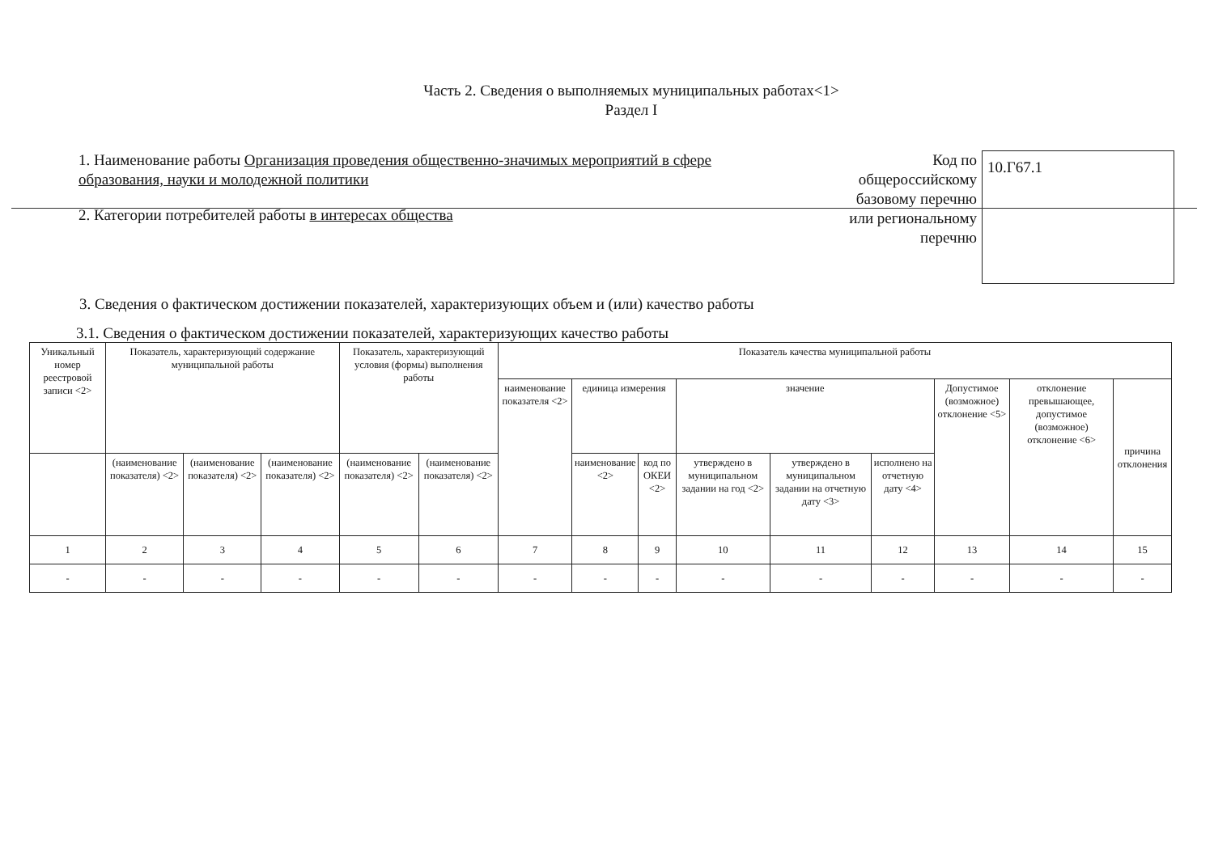Часть 2. Сведения о выполняемых муниципальных работах<1>
Раздел I
1. Наименование работы Организация проведения общественно-значимых мероприятий в сфере образования, науки и молодежной политики
2. Категории потребителей работы в интересах общества
Код по общероссийскому базовому перечню или региональному перечню
10.Г67.1
3. Сведения о фактическом достижении показателей, характеризующих объем и (или) качество работы
3.1. Сведения о фактическом достижении показателей, характеризующих качество работы
| Уникальный номер реестровой записи <2> | Показатель, характеризующий содержание муниципальной работы | | | Показатель, характеризующий условия (формы) выполнения работы | | Показатель качества муниципальной работы | | | | | | | | |
| --- | --- | --- | --- | --- | --- | --- | --- | --- | --- | --- | --- | --- | --- | --- |
| | | | | | | наименование показателя <2> | единица измерения | | значение | | | Допустимое (возможное) отклонение <5> | отклонение превышающее, допустимое (возможное) отклонение <6> | причина отклонения |
| | (наименование показателя) <2> | (наименование показателя) <2> | (наименование показателя) <2> | (наименование показателя) <2> | (наименование показателя) <2> | | наименование <2> | код по ОКЕИ <2> | утверждено в муниципальном задании на год <2> | утверждено в муниципальном задании на отчетную дату <3> | исполнено на отчетную дату <4> | | | |
| 1 | 2 | 3 | 4 | 5 | 6 | 7 | 8 | 9 | 10 | 11 | 12 | 13 | 14 | 15 |
| - | - | - | - | - | - | - | - | - | - | - | - | - | - | - |